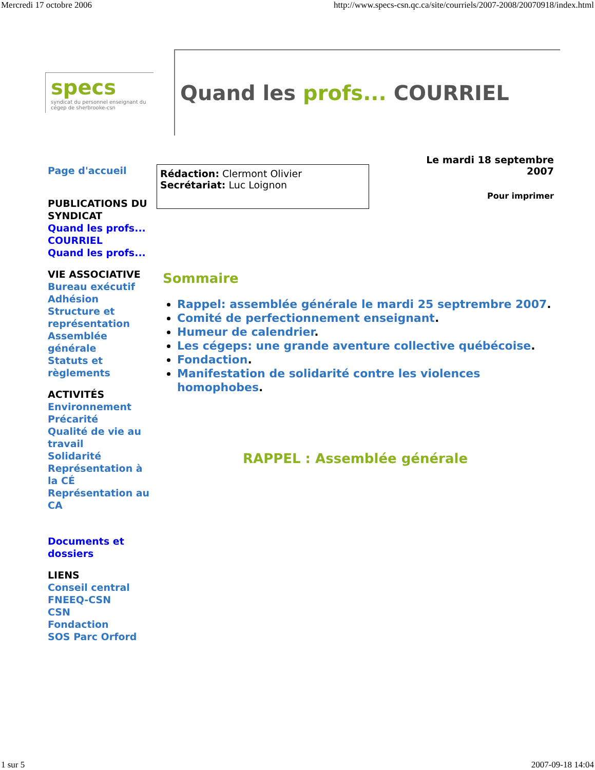Mercredi 17 octobre 2006 http://www.specs-csn.qc.ca/site/courriels/2007-2008/20070918/index.html
specs
syndicat du personnel enseignant du cégep de sherbrooke-csn
Quand les profs... COURRIEL
Page d'accueil
PUBLICATIONS DU SYNDICAT
Quand les profs...
COURRIEL
Quand les profs...
VIE ASSOCIATIVE
Bureau exécutif
Adhésion
Structure et représentation
Assemblée générale
Statuts et règlements
ACTIVITÉS
Environnement
Précarité
Qualité de vie au travail
Solidarité
Représentation à la CÉ
Représentation au CA
Documents et dossiers
LIENS
Conseil central
FNEEQ-CSN
CSN
Fondaction
SOS Parc Orford
Rédaction: Clermont Olivier
Secrétariat: Luc Loignon
Le mardi 18 septembre
2007
Pour imprimer
Sommaire
Rappel: assemblée générale le mardi 25 septrembre 2007.
Comité de perfectionnement enseignant.
Humeur de calendrier.
Les cégeps: une grande aventure collective québécoise.
Fondaction.
Manifestation de solidarité contre les violences homophobes.
RAPPEL : Assemblée générale
1 sur 5 2007-09-18 14:04